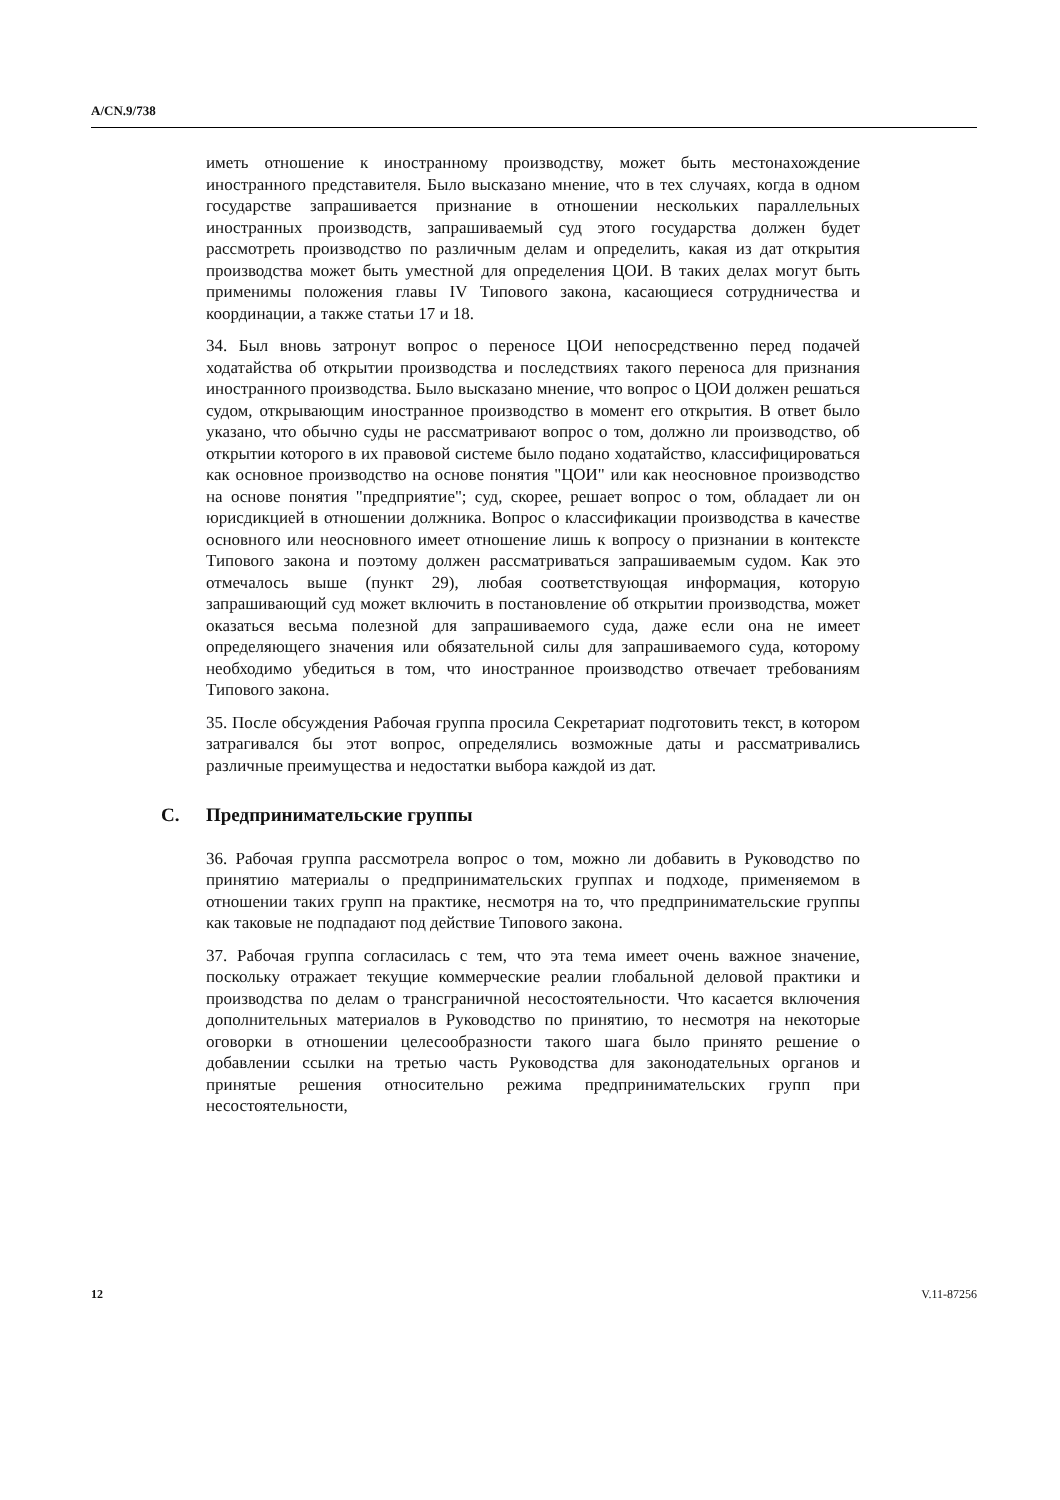A/CN.9/738
иметь отношение к иностранному производству, может быть местонахождение иностранного представителя. Было высказано мнение, что в тех случаях, когда в одном государстве запрашивается признание в отношении нескольких параллельных иностранных производств, запрашиваемый суд этого государства должен будет рассмотреть производство по различным делам и определить, какая из дат открытия производства может быть уместной для определения ЦОИ. В таких делах могут быть применимы положения главы IV Типового закона, касающиеся сотрудничества и координации, а также статьи 17 и 18.
34. Был вновь затронут вопрос о переносе ЦОИ непосредственно перед подачей ходатайства об открытии производства и последствиях такого переноса для признания иностранного производства. Было высказано мнение, что вопрос о ЦОИ должен решаться судом, открывающим иностранное производство в момент его открытия. В ответ было указано, что обычно суды не рассматривают вопрос о том, должно ли производство, об открытии которого в их правовой системе было подано ходатайство, классифицироваться как основное производство на основе понятия "ЦОИ" или как неосновное производство на основе понятия "предприятие"; суд, скорее, решает вопрос о том, обладает ли он юрисдикцией в отношении должника. Вопрос о классификации производства в качестве основного или неосновного имеет отношение лишь к вопросу о признании в контексте Типового закона и поэтому должен рассматриваться запрашиваемым судом. Как это отмечалось выше (пункт 29), любая соответствующая информация, которую запрашивающий суд может включить в постановление об открытии производства, может оказаться весьма полезной для запрашиваемого суда, даже если она не имеет определяющего значения или обязательной силы для запрашиваемого суда, которому необходимо убедиться в том, что иностранное производство отвечает требованиям Типового закона.
35. После обсуждения Рабочая группа просила Секретариат подготовить текст, в котором затрагивался бы этот вопрос, определялись возможные даты и рассматривались различные преимущества и недостатки выбора каждой из дат.
C. Предпринимательские группы
36. Рабочая группа рассмотрела вопрос о том, можно ли добавить в Руководство по принятию материалы о предпринимательских группах и подходе, применяемом в отношении таких групп на практике, несмотря на то, что предпринимательские группы как таковые не подпадают под действие Типового закона.
37. Рабочая группа согласилась с тем, что эта тема имеет очень важное значение, поскольку отражает текущие коммерческие реалии глобальной деловой практики и производства по делам о трансграничной несостоятельности. Что касается включения дополнительных материалов в Руководство по принятию, то несмотря на некоторые оговорки в отношении целесообразности такого шага было принято решение о добавлении ссылки на третью часть Руководства для законодательных органов и принятые решения относительно режима предпринимательских групп при несостоятельности,
12 V.11-87256